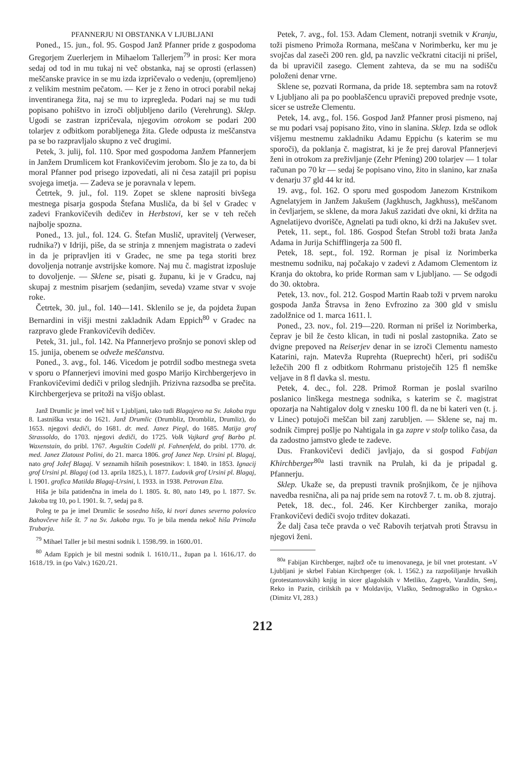PFANNERJU NI OBSTANKA V LJUBLJANI
Poned., 15. jun., fol. 95. Gospod Janž Pfanner pride z gospodoma Gregorjem Zuerlerjem in Mihaelom Tallerjem<sup>79</sup> in prosi: Ker mora sedaj od tod in mu tukaj ni več obstanka, naj se oprosti (erlassen) meščanske pravice in se mu izda izpričevalo o vedenju, (opremljeno) z velikim mestnim pečatom. — Ker je z ženo in otroci porabil nekaj inventiranega žita, naj se mu to izpregleda. Podari naj se mu tudi popisano pohištvo in izroči obljubljeno darilo (Verehrung). Sklep. Ugodi se zastran izpričevala, njegovim otrokom se podari 200 tolarjev z odbitkom porabljenega žita. Glede odpusta iz meščanstva pa se bo razpravljalo skupno z več drugimi.
Petek, 3. julij, fol. 110. Spor med gospodoma Janžem Pfannerjem in Janžem Drumlicem kot Frankovičevim jerobom. Šlo je za to, da bi moral Pfanner pod prisego izpovedati, ali ni česa zatajil pri popisu svojega imetja. — Zadeva se je poravnala v lepem.
Četrtek, 9. jul., fol. 119. Zopet se sklene naprositi bivšega mestnega pisarja gospoda Štefana Musliča, da bi šel v Gradec v zadevi Frankovičevih dedičev in Herbstovi, ker se v teh rečeh najbolje spozna.
Poned., 13. jul., fol. 124. G. Štefan Muslič, upravitelj (Verweser, rudnika?) v Idriji, piše, da se strinja z mnenjem magistrata o zadevi in da je pripravljen iti v Gradec, ne sme pa tega storiti brez dovoljenja notranje avstrijske komore. Naj mu č. magistrat izposluje to dovoljenje. — Sklene se, pisati g. županu, ki je v Gradcu, naj skupaj z mestnim pisarjem (sedanjim, seveda) vzame stvar v svoje roke.
Četrtek, 30. jul., fol. 140—141. Sklenilo se je, da pojdeta župan Bernardini in višji mestni zakladnik Adam Eppich<sup>80</sup> v Gradec na razpravo glede Frankovičevih dedičev.
Petek, 31. jul., fol. 142. Na Pfannerjevo prošnjo se ponovi sklep od 15. junija, obenem se odveže meščanstva.
Poned., 3. avg., fol. 146. Vicedom je potrdil sodbo mestnega sveta v sporu o Pfannerjevi imovini med gospo Marijo Kirchbergerjevo in Frankovičevimi dediči v prilog slednjih. Prizivna razsodba se prečita. Kirchbergerjeva se pritoži na višjo oblast.
Janž Drumlic je imel več hiš v Ljubljani, tako tudi Blagajevo na Sv. Jakoba trgu 8. Lastniška vrsta: do 1621. Janž Drumlic (Drumbliz, Drombliz, Drumliz), do 1653. njegovi dediči, do 1681. dr. med. Janez Piegl, do 1685. Matija grof Strassoldo, do 1703. njegovi dediči, do 1725. Volk Vajkard grof Barbo pl. Waxenstain, do pribl. 1767. Avguštin Codelli pl. Fahnenfeld, do pribl. 1770. dr. med. Janez Zlatoust Polini, do 21. marca 1806. grof Janez Nep. Ursini pl. Blagaj, nato grof Jožef Blagaj. V seznamih hišnih posestnikov: l. 1840. in 1853. Ignacij grof Ursini pl. Blagaj (od 13. aprila 1825.), l. 1877. Ludovik grof Ursini pl. Blagaj, l. 1901. grofica Matilda Blagaj-Ursini, l. 1933. in 1938. Petrovan Elza.
Hiša je bila patidenčna in imela do l. 1805. št. 80, nato 149, po l. 1877. Sv. Jakoba trg 10, po l. 1901. št. 7, sedaj pa 8.
Poleg te pa je imel Drumlic še sosedno hišo, ki tvori danes severno polovico Bahovčeve hiše št. 7 na Sv. Jakoba trgu. To je bila menda nekoč hiša Primoža Trubarja.
<sup>79</sup> Mihael Taller je bil mestni sodnik l. 1598./99. in 1600./01.
<sup>80</sup> Adam Eppich je bil mestni sodnik l. 1610./11., župan pa l. 1616./17. do 1618./19. in (po Valv.) 1620./21.
Petek, 7. avg., fol. 153. Adam Clement, notranji svetnik v Kranju, toži pismeno Primoža Rormana, meščana v Norimberku, ker mu je svojčas dal zaseči 200 ren. gld, pa navzlic večkratni citaciji ni prišel, da bi upravičil zasego. Clement zahteva, da se mu na sodišču položeni denar vrne.
Sklene se, pozvati Rormana, da pride 18. septembra sam na rotovž v Ljubljano ali pa po pooblaščencu upraviči prepoved prednje vsote, sicer se ustreže Clementu.
Petek, 14. avg., fol. 156. Gospod Janž Pfanner prosi pismeno, naj se mu podari vsaj popisano žito, vino in slanina. Sklep. Izda se odlok višjemu mestnemu zakladniku Adamu Eppichu (s katerim se mu sporoči), da poklanja č. magistrat, ki je že prej daroval Pfannerjevi ženi in otrokom za preživljanje (Zehr Pfening) 200 tolarjev — 1 tolar računan po 70 kr — sedaj še popisano vino, žito in slanino, kar znaša v denarju 37 gld 44 kr itd.
19. avg., fol. 162. O sporu med gospodom Janezom Krstnikom Agnelatyjem in Janžem Jakušem (Jagkhusch, Jagkhuss), meščanom in čevljarjem, se sklene, da mora Jakuš zazidati dve okni, ki držita na Agnelatijevo dvorišče, Agnelati pa tudi okno, ki drži na Jakušev svet.
Petek, 11. sept., fol. 186. Gospod Štefan Strobl toži brata Janža Adama in Jurija Schifflingerja za 500 fl.
Petek, 18. sept., fol. 192. Rorman je pisal iz Norimberka mestnemu sodniku, naj počakajo v zadevi z Adamom Clementom iz Kranja do oktobra, ko pride Rorman sam v Ljubljano. — Se odgodi do 30. oktobra.
Petek, 13. nov., fol. 212. Gospod Martin Raab toži v prvem naroku gospoda Janža Štravsa in ženo Evfrozino za 300 gld v smislu zadolžnice od 1. marca 1611. l.
Poned., 23. nov., fol. 219—220. Rorman ni prišel iz Norimberka, čeprav je bil že često klican, in tudi ni poslal zastopnika. Zato se dvigne prepoved na Reiserjev denar in se izroči Clementu namesto Katarini, rajn. Matevža Ruprehta (Rueprecht) hčeri, pri sodišču ležečih 200 fl z odbitkom Rohrmanu pristoječih 125 fl nemške veljave in 8 fl davka sl. mestu.
Petek, 4. dec., fol. 228. Primož Rorman je poslal svarilno poslanico linškega mestnega sodnika, s katerim se č. magistrat opozarja na Nahtigalov dolg v znesku 100 fl. da ne bi kateri ven (t. j. v Linec) potujoči meščan bil zanj zarubljen. — Sklene se, naj m. sodnik čimprej pošlje po Nahtigala in ga zapre v stolp toliko časa, da da zadostno jamstvo glede te zadeve.
Dus. Frankovičevi dediči javljajo, da si gospod Fabijan Khirchberger<sup>80a</sup> lasti travnik na Prulah, ki da je pripadal g. Pfannerju.
Sklep. Ukaže se, da prepusti travnik prošnjikom, če je njihova navedba resnična, ali pa naj pride sem na rotovž 7. t. m. ob 8. zjutraj.
Petek, 18. dec., fol. 246. Ker Kirchberger zanika, morajo Frankovičevi dediči svojo trditev dokazati.
Že dalj časa teče pravda o več Rabovih terjatvah proti Štravsu in njegovi ženi.
<sup>80a</sup> Fabijan Kirchberger, najbrž oče tu imenovanega, je bil vnet protestant. »V Ljubljani je skrbel Fabian Kirchperger (ok. l. 1562.) za razpošiljanje hrvaških (protestantovskih) knjig in sicer glagolskih v Metliko, Zagreb, Varaždin, Senj, Reko in Pazin, cirilskih pa v Moldavijo, Vlaško, Sedmograško in Ogrsko.« (Dimitz VI, 283.)
212